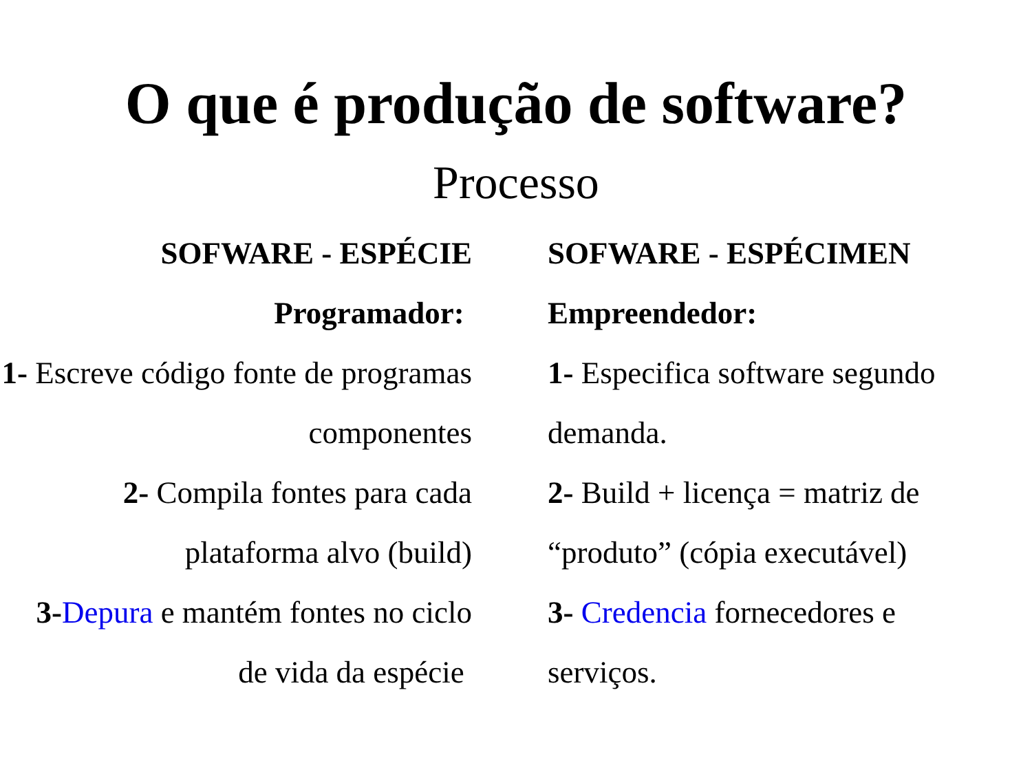O que é produção de software?
Processo
SOFWARE - ESPÉCIE
Programador:
1- Escreve código fonte de programas componentes
2- Compila fontes para cada plataforma alvo (build)
3-Depura e mantém fontes no ciclo de vida da espécie
SOFWARE - ESPÉCIMEN
Empreendedor:
1- Especifica software segundo demanda.
2- Build + licença = matriz de “produto” (cópia executável)
3- Credencia fornecedores e serviços.